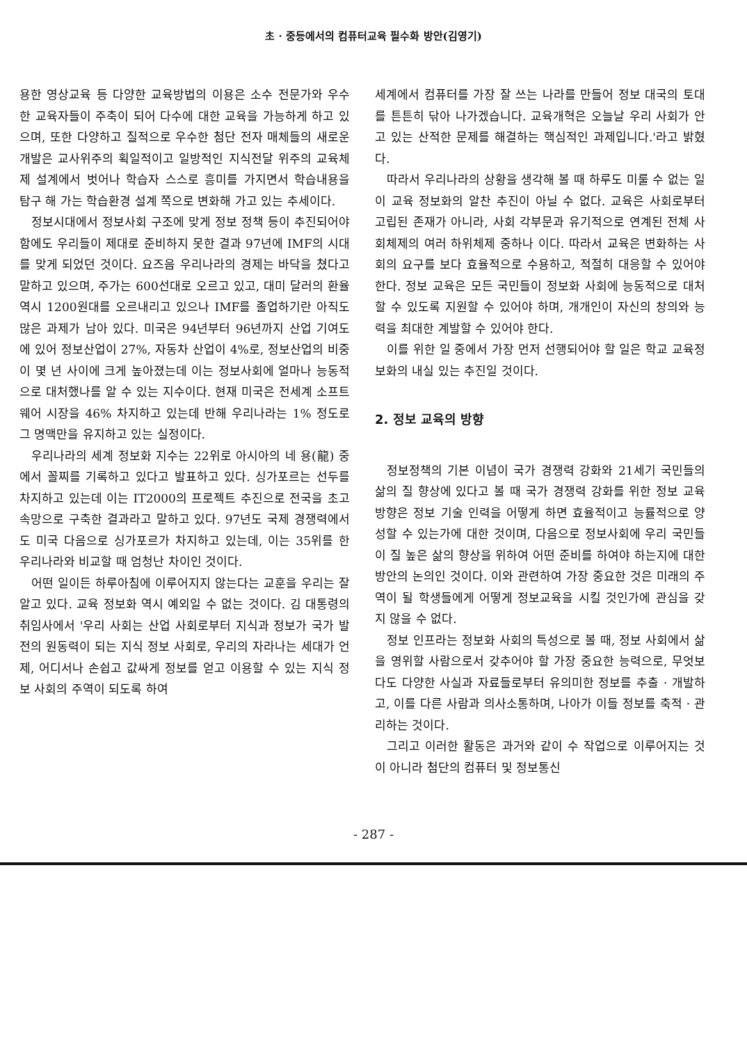초 · 중등에서의 컴퓨터교육 필수화 방안(김영기)
용한 영상교육 등 다양한 교육방법의 이용은 소수 전문가와 우수한 교육자들이 주축이 되어 다수에 대한 교육을 가능하게 하고 있으며, 또한 다양하고 질적으로 우수한 첨단 전자 매체들의 새로운 개발은 교사위주의 획일적이고 일방적인 지식전달 위주의 교육체제 설계에서 벗어나 학습자 스스로 흥미를 가지면서 학습내용을 탐구 해 가는 학습환경 설계 쪽으로 변화해 가고 있는 추세이다.
정보시대에서 정보사회 구조에 맞게 정보 정책 등이 추진되어야 함에도 우리들이 제대로 준비하지 못한 결과 97년에 IMF의 시대를 맞게 되었던 것이다. 요즈음 우리나라의 경제는 바닥을 쳤다고 말하고 있으며, 주가는 600선대로 오르고 있고, 대미 달러의 환율 역시 1200원대를 오르내리고 있으나 IMF를 졸업하기란 아직도 많은 과제가 남아 있다. 미국은 94년부터 96년까지 산업 기여도에 있어 정보산업이 27%, 자동차 산업이 4%로, 정보산업의 비중이 몇 년 사이에 크게 높아졌는데 이는 정보사회에 얼마나 능동적으로 대처했나를 알 수 있는 지수이다. 현재 미국은 전세계 소프트웨어 시장을 46% 차지하고 있는데 반해 우리나라는 1% 정도로 그 명맥만을 유지하고 있는 실정이다.
우리나라의 세계 정보화 지수는 22위로 아시아의 네 용(龍) 중에서 꼴찌를 기록하고 있다고 발표하고 있다. 싱가포르는 선두를 차지하고 있는데 이는 IT2000의 프로젝트 추진으로 전국을 초고속망으로 구축한 결과라고 말하고 있다. 97년도 국제 경쟁력에서도 미국 다음으로 싱가포르가 차지하고 있는데, 이는 35위를 한 우리나라와 비교할 때 엄청난 차이인 것이다.
어떤 일이든 하루아침에 이루어지지 않는다는 교훈을 우리는 잘 알고 있다. 교육 정보화 역시 예외일 수 없는 것이다. 김 대통령의 취임사에서 '우리 사회는 산업 사회로부터 지식과 정보가 국가 발전의 원동력이 되는 지식 정보 사회로, 우리의 자라나는 세대가 언제, 어디서나 손쉽고 값싸게 정보를 얻고 이용할 수 있는 지식 정보 사회의 주역이 되도록 하여
세계에서 컴퓨터를 가장 잘 쓰는 나라를 만들어 정보 대국의 토대를 튼튼히 닦아 나가겠습니다. 교육개혁은 오늘날 우리 사회가 안고 있는 산적한 문제를 해결하는 핵심적인 과제입니다.'라고 밝혔다.
따라서 우리나라의 상황을 생각해 볼 때 하루도 미룰 수 없는 일이 교육 정보화의 알찬 추진이 아닐 수 없다. 교육은 사회로부터 고립된 존재가 아니라, 사회 각부문과 유기적으로 연계된 전체 사회체제의 여러 하위체제 중하나 이다. 따라서 교육은 변화하는 사회의 요구를 보다 효율적으로 수용하고, 적절히 대응할 수 있어야 한다. 정보 교육은 모든 국민들이 정보화 사회에 능동적으로 대처할 수 있도록 지원할 수 있어야 하며, 개개인이 자신의 창의와 능력을 최대한 계발할 수 있어야 한다.
이를 위한 일 중에서 가장 먼저 선행되어야 할 일은 학교 교육정보화의 내실 있는 추진일 것이다.
2. 정보 교육의 방향
정보정책의 기본 이념이 국가 경쟁력 강화와 21세기 국민들의 삶의 질 향상에 있다고 볼 때 국가 경쟁력 강화를 위한 정보 교육 방향은 정보 기술 인력을 어떻게 하면 효율적이고 능률적으로 양성할 수 있는가에 대한 것이며, 다음으로 정보사회에 우리 국민들이 질 높은 삶의 향상을 위하여 어떤 준비를 하여야 하는지에 대한 방안의 논의인 것이다. 이와 관련하여 가장 중요한 것은 미래의 주역이 될 학생들에게 어떻게 정보교육을 시킬 것인가에 관심을 갖지 않을 수 없다.
정보 인프라는 정보화 사회의 특성으로 볼 때, 정보 사회에서 삶을 영위할 사람으로서 갖추어야 할 가장 중요한 능력으로, 무엇보다도 다양한 사실과 자료들로부터 유의미한 정보를 추출 · 개발하고, 이를 다른 사람과 의사소통하며, 나아가 이들 정보를 축적 · 관리하는 것이다.
그리고 이러한 활동은 과거와 같이 수 작업으로 이루어지는 것이 아니라 첨단의 컴퓨터 및 정보통신
- 287 -